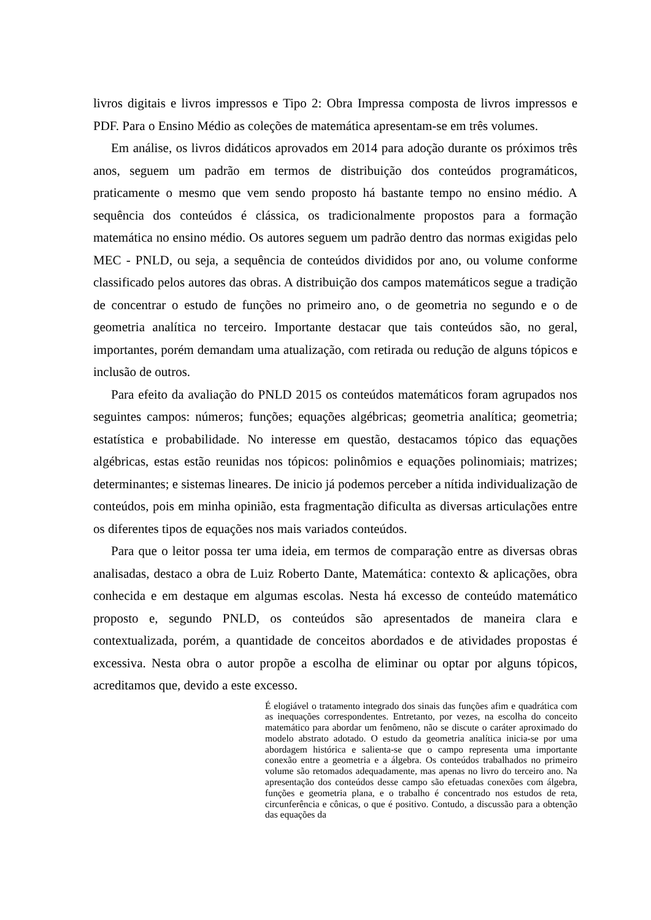livros digitais e livros impressos e Tipo 2: Obra Impressa composta de livros impressos e PDF. Para o Ensino Médio as coleções de matemática apresentam-se em três volumes.
Em análise, os livros didáticos aprovados em 2014 para adoção durante os próximos três anos, seguem um padrão em termos de distribuição dos conteúdos programáticos, praticamente o mesmo que vem sendo proposto há bastante tempo no ensino médio. A sequência dos conteúdos é clássica, os tradicionalmente propostos para a formação matemática no ensino médio. Os autores seguem um padrão dentro das normas exigidas pelo MEC - PNLD, ou seja, a sequência de conteúdos divididos por ano, ou volume conforme classificado pelos autores das obras. A distribuição dos campos matemáticos segue a tradição de concentrar o estudo de funções no primeiro ano, o de geometria no segundo e o de geometria analítica no terceiro. Importante destacar que tais conteúdos são, no geral, importantes, porém demandam uma atualização, com retirada ou redução de alguns tópicos e inclusão de outros.
Para efeito da avaliação do PNLD 2015 os conteúdos matemáticos foram agrupados nos seguintes campos: números; funções; equações algébricas; geometria analítica; geometria; estatística e probabilidade. No interesse em questão, destacamos tópico das equações algébricas, estas estão reunidas nos tópicos: polinômios e equações polinomiais; matrizes; determinantes; e sistemas lineares. De inicio já podemos perceber a nítida individualização de conteúdos, pois em minha opinião, esta fragmentação dificulta as diversas articulações entre os diferentes tipos de equações nos mais variados conteúdos.
Para que o leitor possa ter uma ideia, em termos de comparação entre as diversas obras analisadas, destaco a obra de Luiz Roberto Dante, Matemática: contexto & aplicações, obra conhecida e em destaque em algumas escolas. Nesta há excesso de conteúdo matemático proposto e, segundo PNLD, os conteúdos são apresentados de maneira clara e contextualizada, porém, a quantidade de conceitos abordados e de atividades propostas é excessiva. Nesta obra o autor propõe a escolha de eliminar ou optar por alguns tópicos, acreditamos que, devido a este excesso.
É elogiável o tratamento integrado dos sinais das funções afim e quadrática com as inequações correspondentes. Entretanto, por vezes, na escolha do conceito matemático para abordar um fenômeno, não se discute o caráter aproximado do modelo abstrato adotado. O estudo da geometria analítica inicia-se por uma abordagem histórica e salienta-se que o campo representa uma importante conexão entre a geometria e a álgebra. Os conteúdos trabalhados no primeiro volume são retomados adequadamente, mas apenas no livro do terceiro ano. Na apresentação dos conteúdos desse campo são efetuadas conexões com álgebra, funções e geometria plana, e o trabalho é concentrado nos estudos de reta, circunferência e cônicas, o que é positivo. Contudo, a discussão para a obtenção das equações da